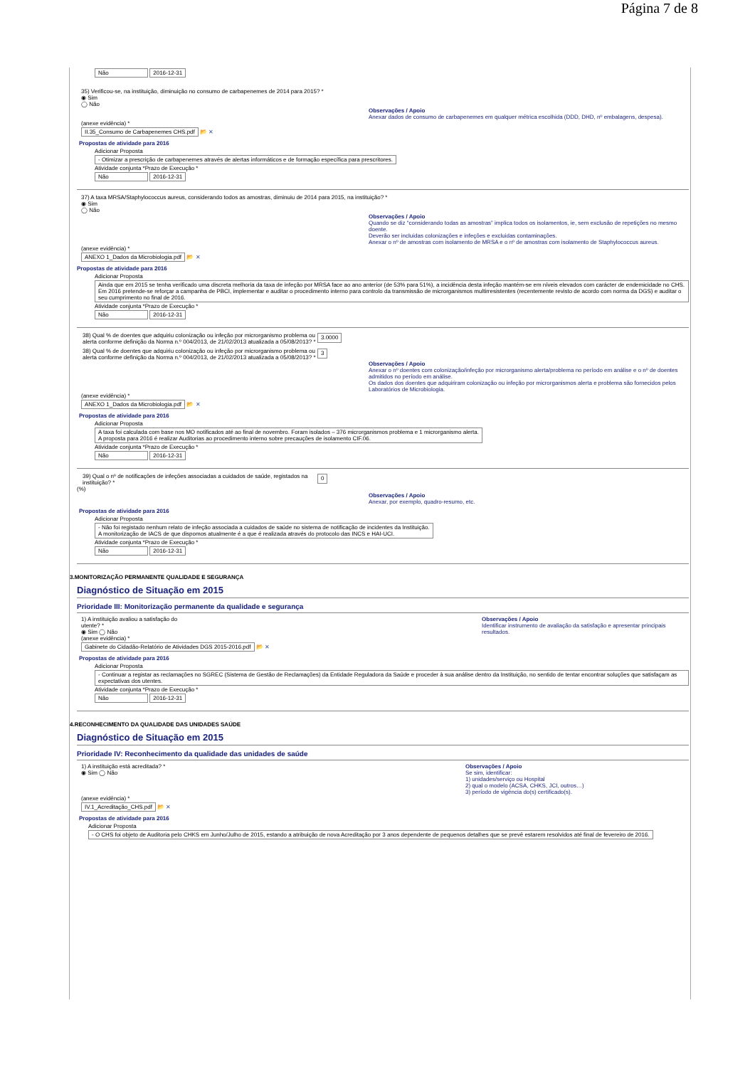Página 7 de 8
Não 2016-12-31
35) Verificou-se, na instituição, diminuição no consumo de carbapenemes de 2014 para 2015? *
◉ Sim
◯ Não
Observações / Apoio
Anexar dados de consumo de carbapenemes em qualquer métrica escolhida (DDD, DHD, nº embalagens, despesa).
(anexe evidência) *
II.35_Consumo de Carbapenemes CHS.pdf 📂 ✕
Propostas de atividade para 2016
Adicionar Proposta
- Otimizar a prescrição de carbapenemes através de alertas informáticos e de formação específica para prescritores.
Atividade conjunta *Prazo de Execução *
Não 2016-12-31
37) A taxa MRSA/Staphylococcus aureus, considerando todos as amostras, diminuiu de 2014 para 2015, na instituição? *
◉ Sim
◯ Não
Observações / Apoio
Quando se diz “considerando todas as amostras” implica todos os isolamentos, ie, sem exclusão de repetições no mesmo doente.
Deverão ser incluidas colonizações e infeções e excluidas contaminações.
Anexar o nº de amostras com isolamento de MRSA e o nº de amostras com isolamento de Staphylococcus aureus.
(anexe evidência) *
ANEXO 1_Dados da Microbiologia.pdf 📂 ✕
Propostas de atividade para 2016
Adicionar Proposta
Ainda que em 2015 se tenha verificado uma discreta melhoria da taxa de infeção por MRSA face ao ano anterior (de 53% para 51%), a incidência desta infeção mantém-se em níveis elevados com carácter de endemicidade no CHS. Em 2016 pretende-se reforçar a campanha de PBCI, implementar e auditar o procedimento interno para controlo da transmissão de microrganismos multirresistentes (recentemente revisto de acordo com norma da DGS) e auditar o seu cumprimento no final de 2016.
Atividade conjunta *Prazo de Execução *
Não 2016-12-31
38) Qual % de doentes que adquiriu colonização ou infeção por microrganismo problema ou alerta conforme definição da Norma n.º 004/2013, de 21/02/2013 atualizada a 05/08/2013? *
3.0000
38) Qual % de doentes que adquiriu colonização ou infeção por microrganismo problema ou alerta conforme definição da Norma n.º 004/2013, de 21/02/2013 atualizada a 05/08/2013? *
3
Observações / Apoio
Anexar o nº doentes com colonização/infeção por microrganismo alerta/problema no período em análise e o nº de doentes admitidos no período em análise.
Os dados dos doentes que adquiriram colonização ou infeção por microrganismos alerta e problema são fornecidos pelos Laboratórios de Microbiologia.
(anexe evidência) *
ANEXO 1_Dados da Microbiologia.pdf 📂 ✕
Propostas de atividade para 2016
Adicionar Proposta
A taxa foi calculada com base nos MO notificados até ao final de novembro. Foram isolados – 376 microrganismos problema e 1 microrganismo alerta.
A proposta para 2016 é realizar Auditorias ao procedimento interno sobre precauções de isolamento CIF.06.
Atividade conjunta *Prazo de Execução *
Não 2016-12-31
39) Qual o nº de notificações de infeções associadas a cuidados de saúde, registados na instituição? *
0
(%)
Observações / Apoio
Anexar, por exemplo, quadro-resumo, etc.
Propostas de atividade para 2016
Adicionar Proposta
- Não foi registado nenhum relato de infeção associada a cuidados de saúde no sistema de notificação de incidentes da Instituição.
A monitorização de IACS de que dispomos atualmente é a que é realizada através do protocolo das INCS e HAI-UCI.
Atividade conjunta *Prazo de Execução *
Não 2016-12-31
3.MONITORIZAÇÃO PERMANENTE QUALIDADE E SEGURANÇA
Diagnóstico de Situação em 2015
Prioridade III: Monitorização permanente da qualidade e segurança
1) A instituição avaliou a satisfação do
utente? *
◉ Sim ◯ Não
Observações / Apoio
Identificar instrumento de avaliação da satisfação e apresentar principais resultados.
(anexe evidência) *
Gabinete do Cidadão-Relatório de Atividades DGS 2015-2016.pdf 📂 ✕
Propostas de atividade para 2016
Adicionar Proposta
- Continuar a registar as reclamações no SGREC (Sistema de Gestão de Reclamações) da Entidade Reguladora da Saúde e proceder à sua análise dentro da Instituição, no sentido de tentar encontrar soluções que satisfaçam as expectativas dos utentes.
Atividade conjunta *Prazo de Execução *
Não 2016-12-31
4.RECONHECIMENTO DA QUALIDADE DAS UNIDADES SAÚDE
Diagnóstico de Situação em 2015
Prioridade IV: Reconhecimento da qualidade das unidades de saúde
1) A instituição está acreditada? *
◉ Sim ◯ Não
Observações / Apoio
Se sim, identificar:
1) unidades/serviço ou Hospital
2) qual o modelo (ACSA, CHKS, JCI, outros…)
3) período de vigência do(s) certificado(s).
(anexe evidência) *
IV.1_Acreditação_CHS.pdf 📂 ✕
Propostas de atividade para 2016
Adicionar Proposta
- O CHS foi objeto de Auditoria pelo CHKS em Junho/Julho de 2015, estando a atribuição de nova Acreditação por 3 anos dependente de pequenos detalhes que se prevê estarem resolvidos até final de fevereiro de 2016.